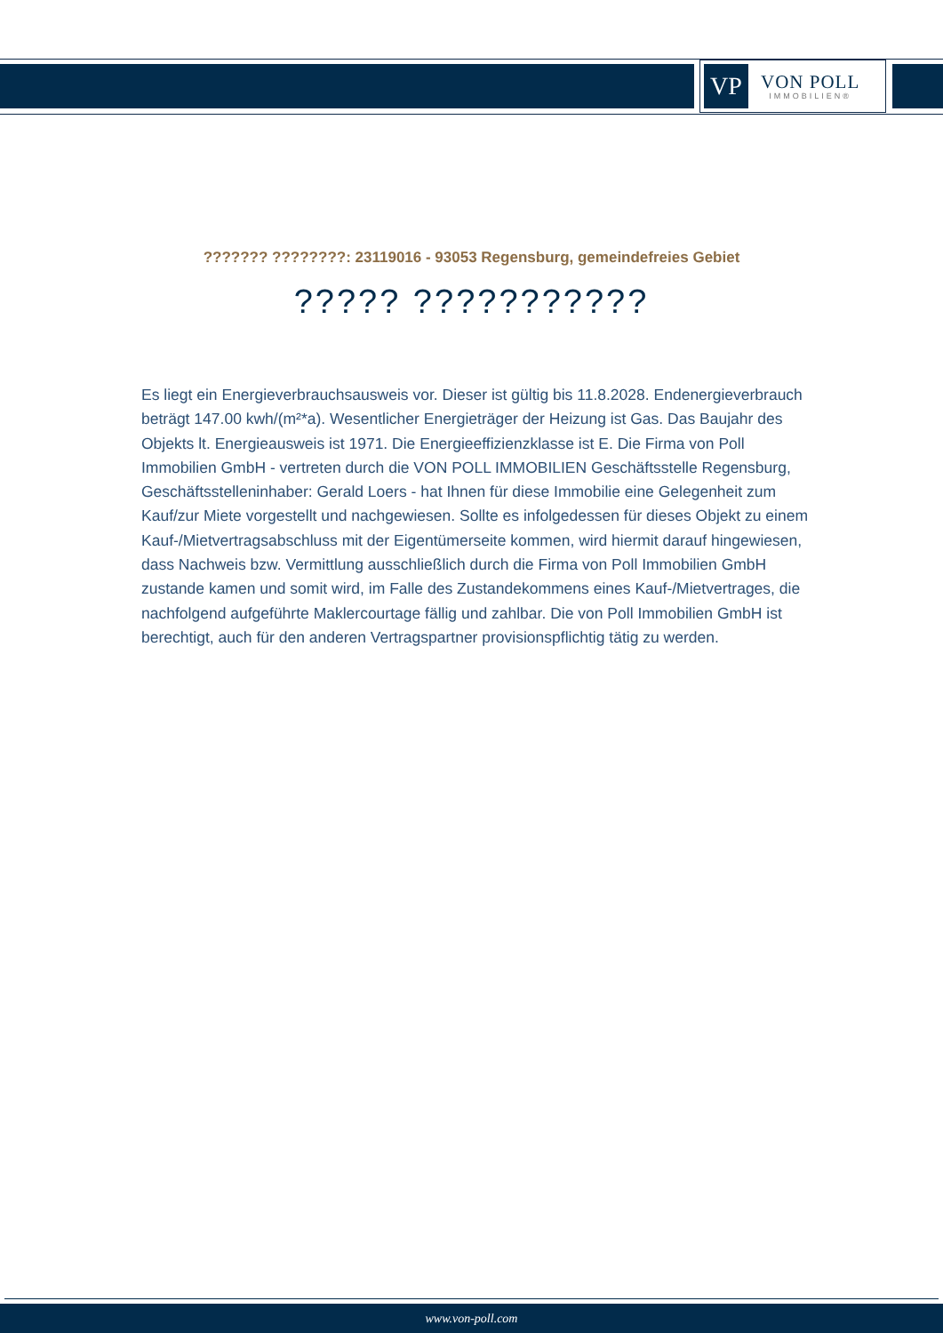VP
VON POLL
IMMOBILIEN®
??????? ????????: 23119016 - 93053 Regensburg, gemeindefreies Gebiet
????? ???????????
Es liegt ein Energieverbrauchsausweis vor. Dieser ist gültig bis 11.8.2028. Endenergieverbrauch beträgt 147.00 kwh/(m²*a). Wesentlicher Energieträger der Heizung ist Gas. Das Baujahr des Objekts lt. Energieausweis ist 1971. Die Energieeffizienzklasse ist E. Die Firma von Poll Immobilien GmbH - vertreten durch die VON POLL IMMOBILIEN Geschäftsstelle Regensburg, Geschäftsstelleninhaber: Gerald Loers - hat Ihnen für diese Immobilie eine Gelegenheit zum Kauf/zur Miete vorgestellt und nachgewiesen. Sollte es infolgedessen für dieses Objekt zu einem Kauf-/Mietvertragsabschluss mit der Eigentümerseite kommen, wird hiermit darauf hingewiesen, dass Nachweis bzw. Vermittlung ausschließlich durch die Firma von Poll Immobilien GmbH zustande kamen und somit wird, im Falle des Zustandekommens eines Kauf-/Mietvertrages, die nachfolgend aufgeführte Maklercourtage fällig und zahlbar. Die von Poll Immobilien GmbH ist berechtigt, auch für den anderen Vertragspartner provisionspflichtig tätig zu werden.
www.von-poll.com